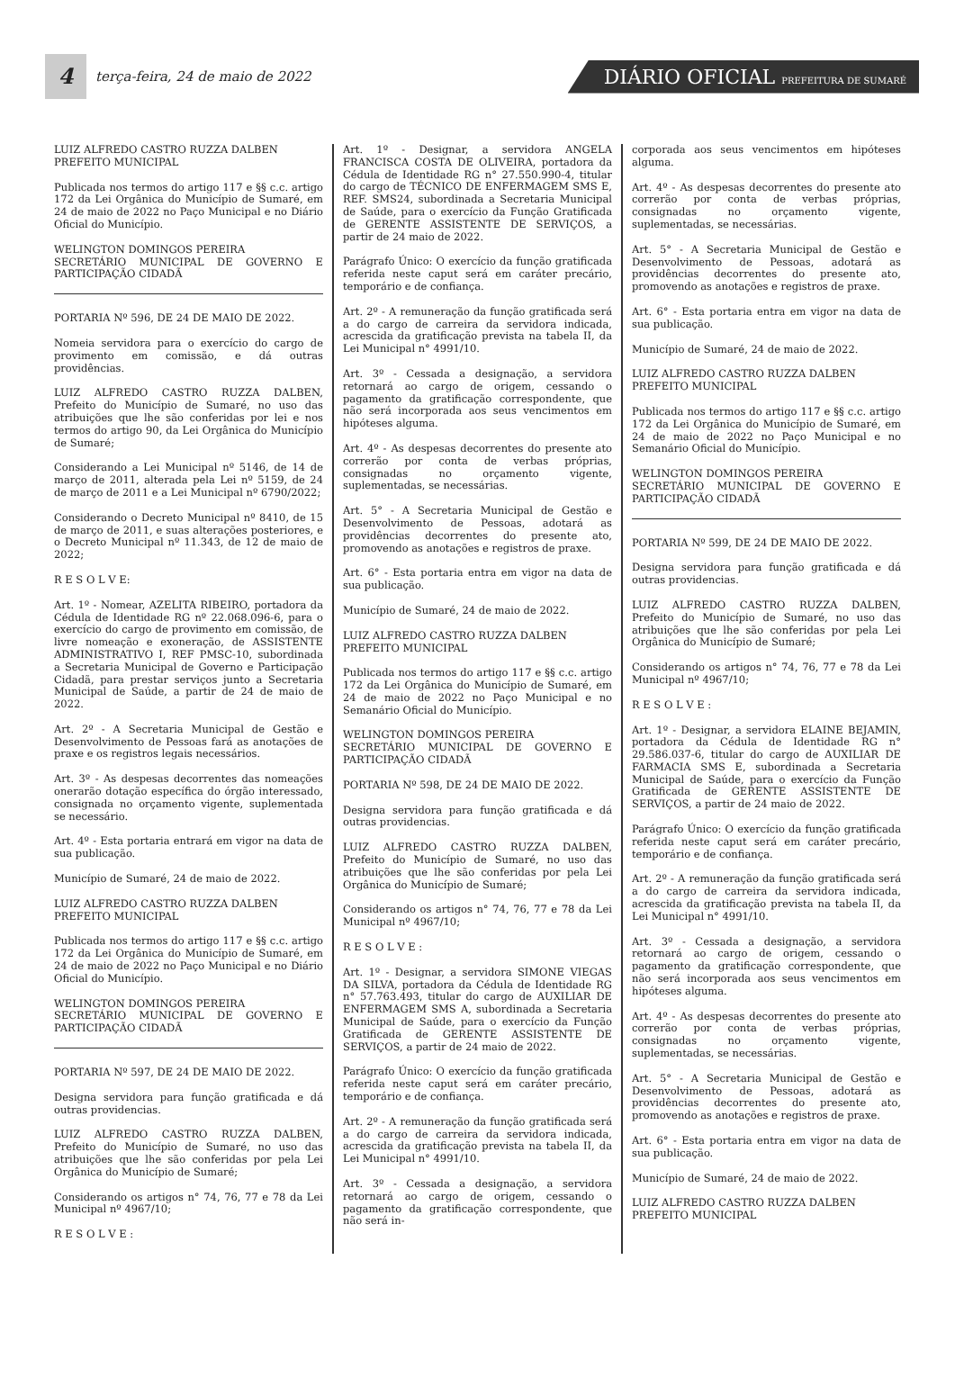4
terça-feira, 24 de maio de 2022
DIÁRIO OFICIAL PREFEITURA DE SUMARÉ
LUIZ ALFREDO CASTRO RUZZA DALBEN
PREFEITO MUNICIPAL
Publicada nos termos do artigo 117 e §§ c.c. artigo 172 da Lei Orgânica do Município de Sumaré, em 24 de maio de 2022 no Paço Municipal e no Diário Oficial do Município.
WELINGTON DOMINGOS PEREIRA
SECRETÁRIO MUNICIPAL DE GOVERNO E PARTICIPAÇÃO CIDADÃ
PORTARIA Nº 596, DE 24 DE MAIO DE 2022.
Nomeia servidora para o exercício do cargo de provimento em comissão, e dá outras providências.
LUIZ ALFREDO CASTRO RUZZA DALBEN, Prefeito do Município de Sumaré, no uso das atribuições que lhe são conferidas por lei e nos termos do artigo 90, da Lei Orgânica do Município de Sumaré;
Considerando a Lei Municipal nº 5146, de 14 de março de 2011, alterada pela Lei nº 5159, de 24 de março de 2011 e a Lei Municipal nº 6790/2022;
Considerando o Decreto Municipal nº 8410, de 15 de março de 2011, e suas alterações posteriores, e o Decreto Municipal nº 11.343, de 12 de maio de 2022;
R E S O L V E:
Art. 1º - Nomear, AZELITA RIBEIRO, portadora da Cédula de Identidade RG nº 22.068.096-6, para o exercício do cargo de provimento em comissão, de livre nomeação e exoneração, de ASSISTENTE ADMINISTRATIVO I, REF PMSC-10, subordinada a Secretaria Municipal de Governo e Participação Cidadã, para prestar serviços junto a Secretaria Municipal de Saúde, a partir de 24 de maio de 2022.
Art. 2º - A Secretaria Municipal de Gestão e Desenvolvimento de Pessoas fará as anotações de praxe e os registros legais necessários.
Art. 3º - As despesas decorrentes das nomeações onerarão dotação específica do órgão interessado, consignada no orçamento vigente, suplementada se necessário.
Art. 4º - Esta portaria entrará em vigor na data de sua publicação.
Município de Sumaré, 24 de maio de 2022.
LUIZ ALFREDO CASTRO RUZZA DALBEN
PREFEITO MUNICIPAL
Publicada nos termos do artigo 117 e §§ c.c. artigo 172 da Lei Orgânica do Município de Sumaré, em 24 de maio de 2022 no Paço Municipal e no Diário Oficial do Município.
WELINGTON DOMINGOS PEREIRA
SECRETÁRIO MUNICIPAL DE GOVERNO E PARTICIPAÇÃO CIDADÃ
PORTARIA Nº 597, DE 24 DE MAIO DE 2022.
Designa servidora para função gratificada e dá outras providencias.
LUIZ ALFREDO CASTRO RUZZA DALBEN, Prefeito do Município de Sumaré, no uso das atribuições que lhe são conferidas por pela Lei Orgânica do Município de Sumaré;
Considerando os artigos n° 74, 76, 77 e 78 da Lei Municipal nº 4967/10;
R E S O L V E :
Art. 1º - Designar, a servidora ANGELA FRANCISCA COSTA DE OLIVEIRA, portadora da Cédula de Identidade RG n° 27.550.990-4, titular do cargo de TÉCNICO DE ENFERMAGEM SMS E, REF. SMS24, subordinada a Secretaria Municipal de Saúde, para o exercício da Função Gratificada de GERENTE ASSISTENTE DE SERVIÇOS, a partir de 24 maio de 2022.
Parágrafo Único: O exercício da função gratificada referida neste caput será em caráter precário, temporário e de confiança.
Art. 2º - A remuneração da função gratificada será a do cargo de carreira da servidora indicada, acrescida da gratificação prevista na tabela II, da Lei Municipal n° 4991/10.
Art. 3º - Cessada a designação, a servidora retornará ao cargo de origem, cessando o pagamento da gratificação correspondente, que não será incorporada aos seus vencimentos em hipóteses alguma.
Art. 4º - As despesas decorrentes do presente ato correrão por conta de verbas próprias, consignadas no orçamento vigente, suplementadas, se necessárias.
Art. 5° - A Secretaria Municipal de Gestão e Desenvolvimento de Pessoas, adotará as providências decorrentes do presente ato, promovendo as anotações e registros de praxe.
Art. 6° - Esta portaria entra em vigor na data de sua publicação.
Município de Sumaré, 24 de maio de 2022.
LUIZ ALFREDO CASTRO RUZZA DALBEN
PREFEITO MUNICIPAL
Publicada nos termos do artigo 117 e §§ c.c. artigo 172 da Lei Orgânica do Município de Sumaré, em 24 de maio de 2022 no Paço Municipal e no Semanário Oficial do Município.
WELINGTON DOMINGOS PEREIRA
SECRETÁRIO MUNICIPAL DE GOVERNO E PARTICIPAÇÃO CIDADÃ
PORTARIA Nº 598, DE 24 DE MAIO DE 2022.
Designa servidora para função gratificada e dá outras providencias.
LUIZ ALFREDO CASTRO RUZZA DALBEN, Prefeito do Município de Sumaré, no uso das atribuições que lhe são conferidas por pela Lei Orgânica do Município de Sumaré;
Considerando os artigos n° 74, 76, 77 e 78 da Lei Municipal nº 4967/10;
R E S O L V E :
Art. 1º - Designar, a servidora SIMONE VIEGAS DA SILVA, portadora da Cédula de Identidade RG n° 57.763.493, titular do cargo de AUXILIAR DE ENFERMAGEM SMS A, subordinada a Secretaria Municipal de Saúde, para o exercício da Função Gratificada de GERENTE ASSISTENTE DE SERVIÇOS, a partir de 24 maio de 2022.
Parágrafo Único: O exercício da função gratificada referida neste caput será em caráter precário, temporário e de confiança.
Art. 2º - A remuneração da função gratificada será a do cargo de carreira da servidora indicada, acrescida da gratificação prevista na tabela II, da Lei Municipal n° 4991/10.
Art. 3º - Cessada a designação, a servidora retornará ao cargo de origem, cessando o pagamento da gratificação correspondente, que não será in-
corporada aos seus vencimentos em hipóteses alguma.
Art. 4º - As despesas decorrentes do presente ato correrão por conta de verbas próprias, consignadas no orçamento vigente, suplementadas, se necessárias.
Art. 5° - A Secretaria Municipal de Gestão e Desenvolvimento de Pessoas, adotará as providências decorrentes do presente ato, promovendo as anotações e registros de praxe.
Art. 6° - Esta portaria entra em vigor na data de sua publicação.
Município de Sumaré, 24 de maio de 2022.
LUIZ ALFREDO CASTRO RUZZA DALBEN
PREFEITO MUNICIPAL
Publicada nos termos do artigo 117 e §§ c.c. artigo 172 da Lei Orgânica do Município de Sumaré, em 24 de maio de 2022 no Paço Municipal e no Semanário Oficial do Município.
WELINGTON DOMINGOS PEREIRA
SECRETÁRIO MUNICIPAL DE GOVERNO E PARTICIPAÇÃO CIDADÃ
PORTARIA Nº 599, DE 24 DE MAIO DE 2022.
Designa servidora para função gratificada e dá outras providencias.
LUIZ ALFREDO CASTRO RUZZA DALBEN, Prefeito do Município de Sumaré, no uso das atribuições que lhe são conferidas por pela Lei Orgânica do Município de Sumaré;
Considerando os artigos n° 74, 76, 77 e 78 da Lei Municipal nº 4967/10;
R E S O L V E :
Art. 1º - Designar, a servidora ELAINE BEJAMIN, portadora da Cédula de Identidade RG n° 29.586.037-6, titular do cargo de AUXILIAR DE FARMACIA SMS E, subordinada a Secretaria Municipal de Saúde, para o exercício da Função Gratificada de GERENTE ASSISTENTE DE SERVIÇOS, a partir de 24 maio de 2022.
Parágrafo Único: O exercício da função gratificada referida neste caput será em caráter precário, temporário e de confiança.
Art. 2º - A remuneração da função gratificada será a do cargo de carreira da servidora indicada, acrescida da gratificação prevista na tabela II, da Lei Municipal n° 4991/10.
Art. 3º - Cessada a designação, a servidora retornará ao cargo de origem, cessando o pagamento da gratificação correspondente, que não será incorporada aos seus vencimentos em hipóteses alguma.
Art. 4º - As despesas decorrentes do presente ato correrão por conta de verbas próprias, consignadas no orçamento vigente, suplementadas, se necessárias.
Art. 5° - A Secretaria Municipal de Gestão e Desenvolvimento de Pessoas, adotará as providências decorrentes do presente ato, promovendo as anotações e registros de praxe.
Art. 6° - Esta portaria entra em vigor na data de sua publicação.
Município de Sumaré, 24 de maio de 2022.
LUIZ ALFREDO CASTRO RUZZA DALBEN
PREFEITO MUNICIPAL